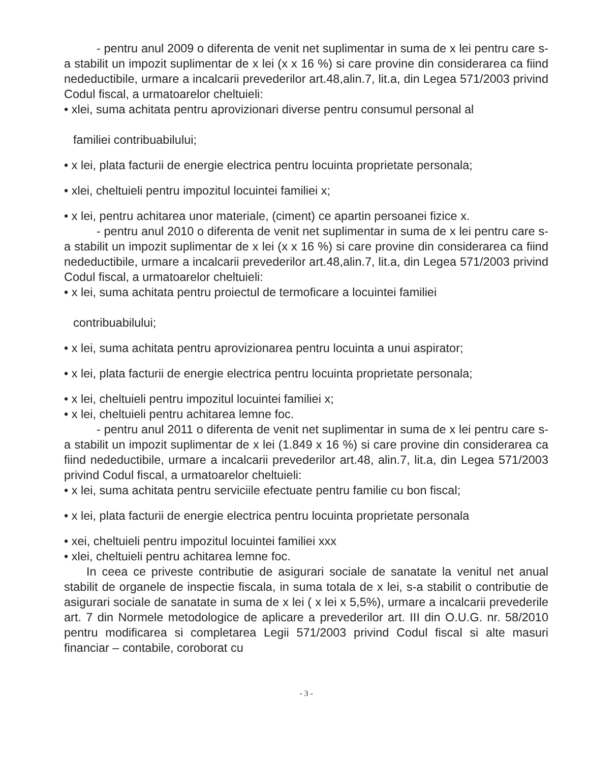- pentru anul 2009 o diferenta de venit net suplimentar in suma de x lei pentru care s-a stabilit un impozit suplimentar de x lei (x x 16 %) si care provine din considerarea ca fiind nedeductibile, urmare a incalcarii prevederilor art.48,alin.7, lit.a, din Legea 571/2003 privind Codul fiscal, a urmatoarelor cheltuieli:
• xlei, suma achitata pentru aprovizionari diverse pentru consumul personal al
familiei contribuabilului;
• x lei, plata facturii de energie electrica pentru locuinta proprietate personala;
• xlei, cheltuieli pentru impozitul locuintei familiei x;
• x lei, pentru achitarea unor materiale, (ciment) ce apartin persoanei fizice x.
- pentru anul 2010 o diferenta de venit net suplimentar in suma de x lei pentru care s-a stabilit un impozit suplimentar de x lei (x x 16 %) si care provine din considerarea ca fiind nedeductibile, urmare a incalcarii prevederilor art.48,alin.7, lit.a, din Legea 571/2003 privind Codul fiscal, a urmatoarelor cheltuieli:
• x lei, suma achitata pentru proiectul de termoficare a locuintei familiei
contribuabilului;
• x lei, suma achitata pentru aprovizionarea pentru locuinta a unui aspirator;
• x lei, plata facturii de energie electrica pentru locuinta proprietate personala;
• x lei, cheltuieli pentru impozitul locuintei familiei x;
• x lei, cheltuieli pentru achitarea lemne foc.
- pentru anul 2011 o diferenta de venit net suplimentar in suma de x lei pentru care s-a stabilit un impozit suplimentar de x lei (1.849 x 16 %) si care provine din considerarea ca fiind nedeductibile, urmare a incalcarii prevederilor art.48, alin.7, lit.a, din Legea 571/2003 privind Codul fiscal, a urmatoarelor cheltuieli:
• x lei, suma achitata pentru serviciile efectuate pentru familie cu bon fiscal;
• x lei, plata facturii de energie electrica pentru locuinta proprietate personala
• xei, cheltuieli pentru impozitul locuintei familiei xxx
• xlei, cheltuieli pentru achitarea lemne foc.
In ceea ce priveste contributie de asigurari sociale de sanatate la venitul net anual stabilit de organele de inspectie fiscala, in suma totala de x lei, s-a stabilit o contributie de asigurari sociale de sanatate in suma de x lei ( x lei x 5,5%), urmare a incalcarii prevederile art. 7 din Normele metodologice de aplicare a prevederilor art. III din O.U.G. nr. 58/2010 pentru modificarea si completarea Legii 571/2003 privind Codul fiscal si alte masuri financiar – contabile, coroborat cu
- 3 -